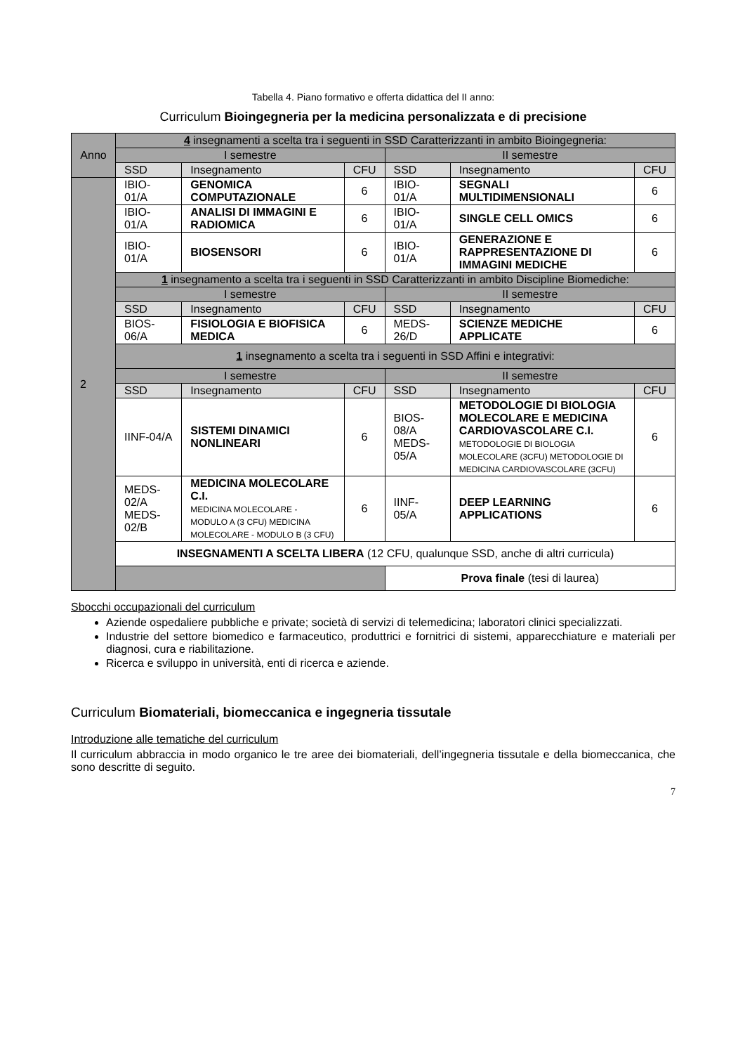Tabella 4. Piano formativo e offerta didattica del II anno:
Curriculum Bioingegneria per la medicina personalizzata e di precisione
| Anno | 4 insegnamenti a scelta tra i seguenti in SSD Caratterizzanti in ambito Bioingegneria: | | | | | |
| | I semestre | | | II semestre | | |
| | SSD | Insegnamento | CFU | SSD | Insegnamento | CFU |
| 2 | IBIO-01/A | GENOMICA COMPUTAZIONALE | 6 | IBIO-01/A | SEGNALI MULTIDIMENSIONALI | 6 |
| | IBIO-01/A | ANALISI DI IMMAGINI E RADIOMICA | 6 | IBIO-01/A | SINGLE CELL OMICS | 6 |
| | IBIO-01/A | BIOSENSORI | 6 | IBIO-01/A | GENERAZIONE E RAPPRESENTAZIONE DI IMMAGINI MEDICHE | 6 |
| | 1 insegnamento a scelta tra i seguenti in SSD Caratterizzanti in ambito Discipline Biomediche: | | | | | |
| | I semestre | | | II semestre | | |
| | SSD | Insegnamento | CFU | SSD | Insegnamento | CFU |
| | BIOS-06/A | FISIOLOGIA E BIOFISICA MEDICA | 6 | MEDS-26/D | SCIENZE MEDICHE APPLICATE | 6 |
| | 1 insegnamento a scelta tra i seguenti in SSD Affini e integrativi: | | | | | |
| | I semestre | | | II semestre | | |
| | SSD | Insegnamento | CFU | SSD | Insegnamento | CFU |
| | IINF-04/A | SISTEMI DINAMICI NONLINEARI | 6 | BIOS-08/A MEDS-05/A | METODOLOGIE DI BIOLOGIA MOLECOLARE E MEDICINA CARDIOVASCOLARE C.I. METODOLOGIE DI BIOLOGIA MOLECOLARE (3CFU) METODOLOGIE DI MEDICINA CARDIOVASCOLARE (3CFU) | 6 |
| | MEDS-02/A MEDS-02/B | MEDICINA MOLECOLARE C.I. MEDICINA MOLECOLARE - MODULO A (3 CFU) MEDICINA MOLECOLARE - MODULO B (3 CFU) | 6 | IINF-05/A | DEEP LEARNING APPLICATIONS | 6 |
| | INSEGNAMENTI A SCELTA LIBERA (12 CFU, qualunque SSD, anche di altri curricula) | | | | | |
| | | | | Prova finale (tesi di laurea) | | |
Sbocchi occupazionali del curriculum
Aziende ospedaliere pubbliche e private; società di servizi di telemedicina; laboratori clinici specializzati.
Industrie del settore biomedico e farmaceutico, produttrici e fornitrici di sistemi, apparecchiature e materiali per diagnosi, cura e riabilitazione.
Ricerca e sviluppo in università, enti di ricerca e aziende.
Curriculum Biomateriali, biomeccanica e ingegneria tissutale
Introduzione alle tematiche del curriculum
Il curriculum abbraccia in modo organico le tre aree dei biomateriali, dell’ingegneria tissutale e della biomeccanica, che sono descritte di seguito.
7